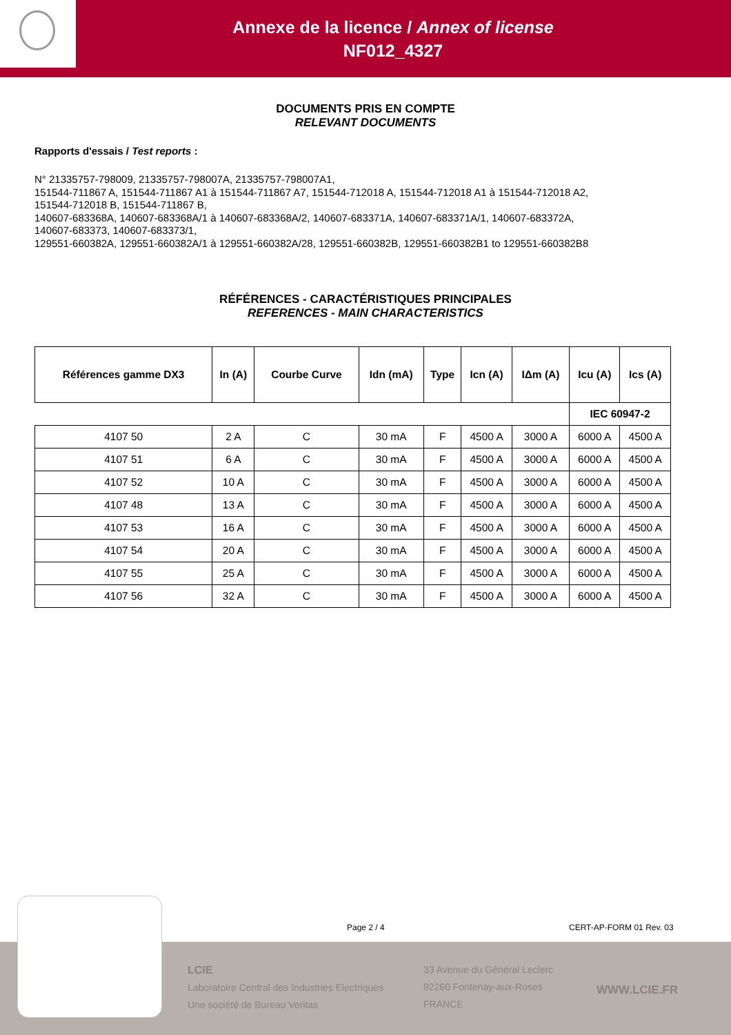Annexe de la licence / Annex of license
NF012_4327
DOCUMENTS PRIS EN COMPTE
RELEVANT DOCUMENTS
Rapports d'essais / Test reports :
N° 21335757-798009, 21335757-798007A, 21335757-798007A1,
151544-711867 A, 151544-711867 A1 à 151544-711867 A7, 151544-712018 A, 151544-712018 A1 à 151544-712018 A2,
151544-712018 B, 151544-711867 B,
140607-683368A, 140607-683368A/1 à 140607-683368A/2, 140607-683371A, 140607-683371A/1, 140607-683372A,
140607-683373, 140607-683373/1,
129551-660382A, 129551-660382A/1 à 129551-660382A/28, 129551-660382B, 129551-660382B1 to 129551-660382B8
RÉFÉRENCES - CARACTÉRISTIQUES PRINCIPALES
REFERENCES - MAIN CHARACTERISTICS
| Références gamme DX3 | In (A) | Courbe Curve | Idn (mA) | Type | Icn (A) | IΔm (A) | Icu (A) | Ics (A) |
| --- | --- | --- | --- | --- | --- | --- | --- | --- |
| | | | | | | | IEC 60947-2 | |
| 4107 50 | 2 A | C | 30 mA | F | 4500 A | 3000 A | 6000 A | 4500 A |
| 4107 51 | 6 A | C | 30 mA | F | 4500 A | 3000 A | 6000 A | 4500 A |
| 4107 52 | 10 A | C | 30 mA | F | 4500 A | 3000 A | 6000 A | 4500 A |
| 4107 48 | 13 A | C | 30 mA | F | 4500 A | 3000 A | 6000 A | 4500 A |
| 4107 53 | 16 A | C | 30 mA | F | 4500 A | 3000 A | 6000 A | 4500 A |
| 4107 54 | 20 A | C | 30 mA | F | 4500 A | 3000 A | 6000 A | 4500 A |
| 4107 55 | 25 A | C | 30 mA | F | 4500 A | 3000 A | 6000 A | 4500 A |
| 4107 56 | 32 A | C | 30 mA | F | 4500 A | 3000 A | 6000 A | 4500 A |
Page 2 / 4 CERT-AP-FORM 01 Rev. 03
LCIE
Laboratoire Central des Industries Electriques
Une société de Bureau Veritas
33 Avenue du Général Leclerc
92260 Fontenay-aux-Roses
FRANCE
WWW.LCIE.FR